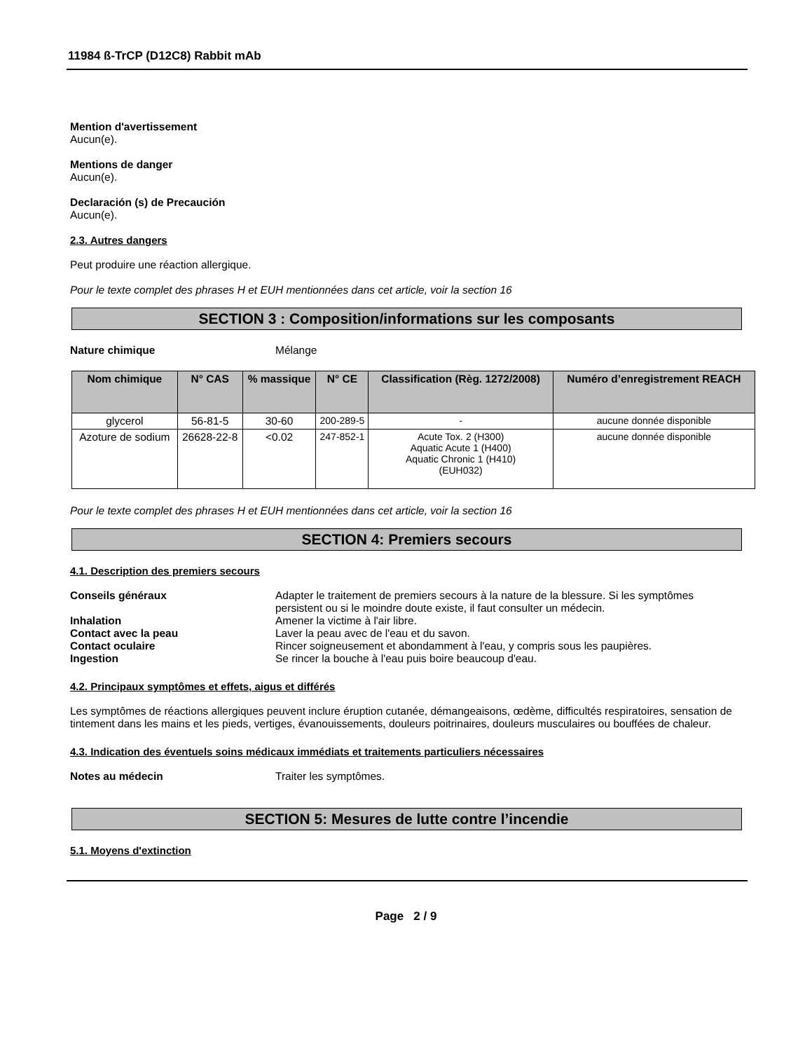11984 ß-TrCP (D12C8) Rabbit mAb
Mention d'avertissement
Aucun(e).
Mentions de danger
Aucun(e).
Declaración (s) de Precaución
Aucun(e).
2.3. Autres dangers
Peut produire une réaction allergique.
Pour le texte complet des phrases H et EUH mentionnées dans cet article, voir la section 16
SECTION 3 : Composition/informations sur les composants
Nature chimique Mélange
| Nom chimique | N° CAS | % massique | N° CE | Classification (Règ. 1272/2008) | Numéro d’enregistrement REACH |
| --- | --- | --- | --- | --- | --- |
| glycerol | 56-81-5 | 30-60 | 200-289-5 | - | aucune donnée disponible |
| Azoture de sodium | 26628-22-8 | <0.02 | 247-852-1 | Acute Tox. 2 (H300) Aquatic Acute 1 (H400) Aquatic Chronic 1 (H410) (EUH032) | aucune donnée disponible |
Pour le texte complet des phrases H et EUH mentionnées dans cet article, voir la section 16
SECTION 4: Premiers secours
4.1. Description des premiers secours
Conseils généraux Adapter le traitement de premiers secours à la nature de la blessure. Si les symptômes persistent ou si le moindre doute existe, il faut consulter un médecin.
Inhalation Amener la victime à l'air libre.
Contact avec la peau Laver la peau avec de l'eau et du savon.
Contact oculaire Rincer soigneusement et abondamment à l'eau, y compris sous les paupières.
Ingestion Se rincer la bouche à l'eau puis boire beaucoup d'eau.
4.2. Principaux symptômes et effets, aigus et différés
Les symptômes de réactions allergiques peuvent inclure éruption cutanée, démangeaisons, œdème, difficultés respiratoires, sensation de tintement dans les mains et les pieds, vertiges, évanouissements, douleurs poitrinaires, douleurs musculaires ou bouffées de chaleur.
4.3. Indication des éventuels soins médicaux immédiats et traitements particuliers nécessaires
Notes au médecin Traiter les symptômes.
SECTION 5: Mesures de lutte contre l’incendie
5.1. Moyens d'extinction
Page 2 / 9